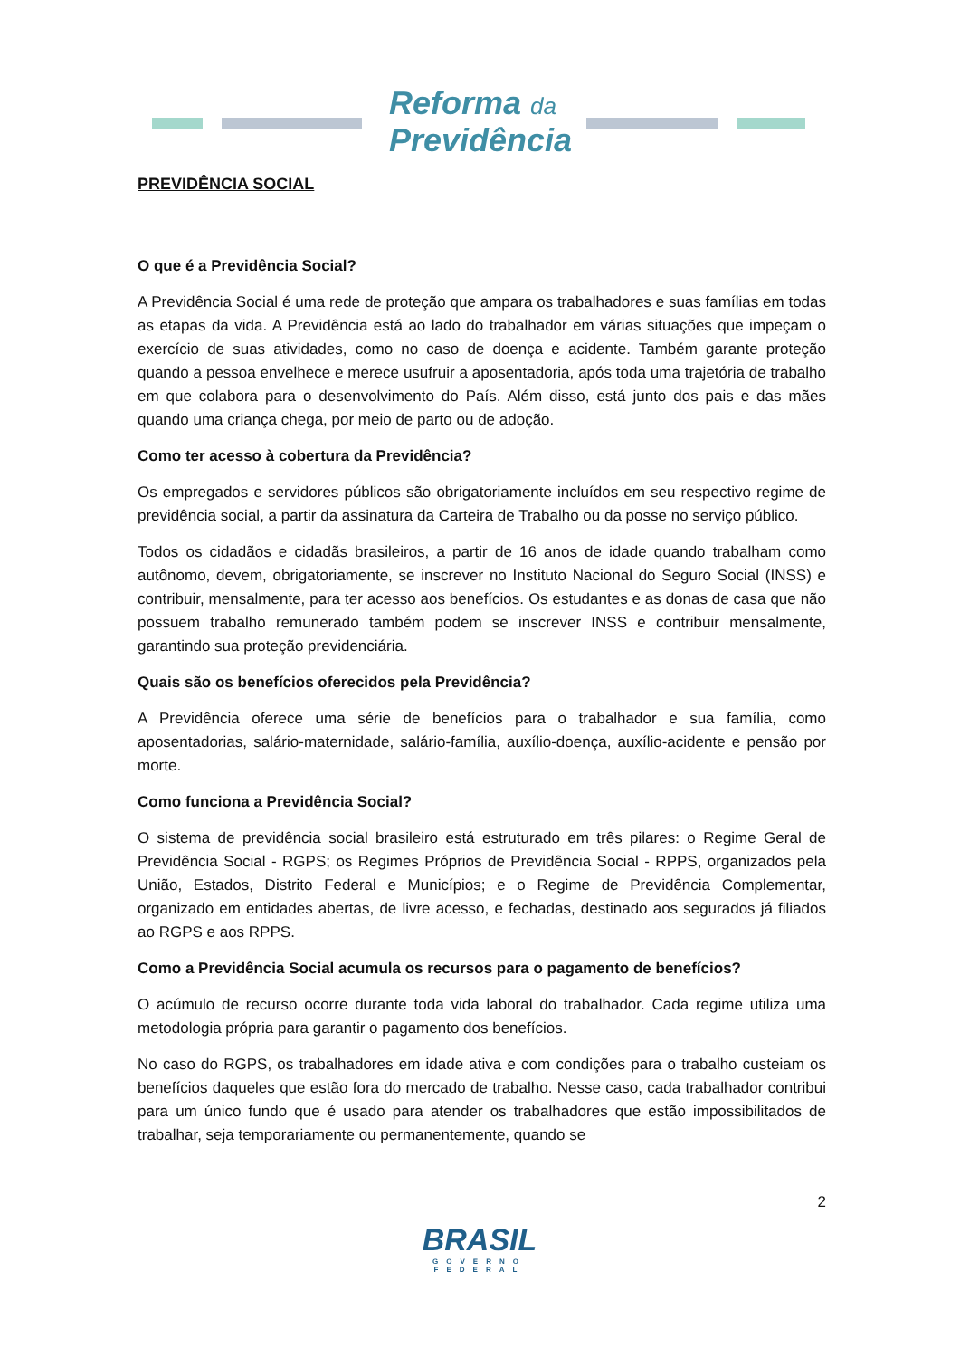Reforma da
Previdência
PREVIDÊNCIA SOCIAL
O que é a Previdência Social?
A Previdência Social é uma rede de proteção que ampara os trabalhadores e suas famílias em todas as etapas da vida. A Previdência está ao lado do trabalhador em várias situações que impeçam o exercício de suas atividades, como no caso de doença e acidente. Também garante proteção quando a pessoa envelhece e merece usufruir a aposentadoria, após toda uma trajetória de trabalho em que colabora para o desenvolvimento do País. Além disso, está junto dos pais e das mães quando uma criança chega, por meio de parto ou de adoção.
Como ter acesso à cobertura da Previdência?
Os empregados e servidores públicos são obrigatoriamente incluídos em seu respectivo regime de previdência social, a partir da assinatura da Carteira de Trabalho ou da posse no serviço público.
Todos os cidadãos e cidadãs brasileiros, a partir de 16 anos de idade quando trabalham como autônomo, devem, obrigatoriamente, se inscrever no Instituto Nacional do Seguro Social (INSS) e contribuir, mensalmente, para ter acesso aos benefícios. Os estudantes e as donas de casa que não possuem trabalho remunerado também podem se inscrever INSS e contribuir mensalmente, garantindo sua proteção previdenciária.
Quais são os benefícios oferecidos pela Previdência?
A Previdência oferece uma série de benefícios para o trabalhador e sua família, como aposentadorias, salário-maternidade, salário-família, auxílio-doença, auxílio-acidente e pensão por morte.
Como funciona a Previdência Social?
O sistema de previdência social brasileiro está estruturado em três pilares: o Regime Geral de Previdência Social - RGPS; os Regimes Próprios de Previdência Social - RPPS, organizados pela União, Estados, Distrito Federal e Municípios; e o Regime de Previdência Complementar, organizado em entidades abertas, de livre acesso, e fechadas, destinado aos segurados já filiados ao RGPS e aos RPPS.
Como a Previdência Social acumula os recursos para o pagamento de benefícios?
O acúmulo de recurso ocorre durante toda vida laboral do trabalhador. Cada regime utiliza uma metodologia própria para garantir o pagamento dos benefícios.
No caso do RGPS, os trabalhadores em idade ativa e com condições para o trabalho custeiam os benefícios daqueles que estão fora do mercado de trabalho. Nesse caso, cada trabalhador contribui para um único fundo que é usado para atender os trabalhadores que estão impossibilitados de trabalhar, seja temporariamente ou permanentemente, quando se
2
BRASIL
GOVERNO FEDERAL